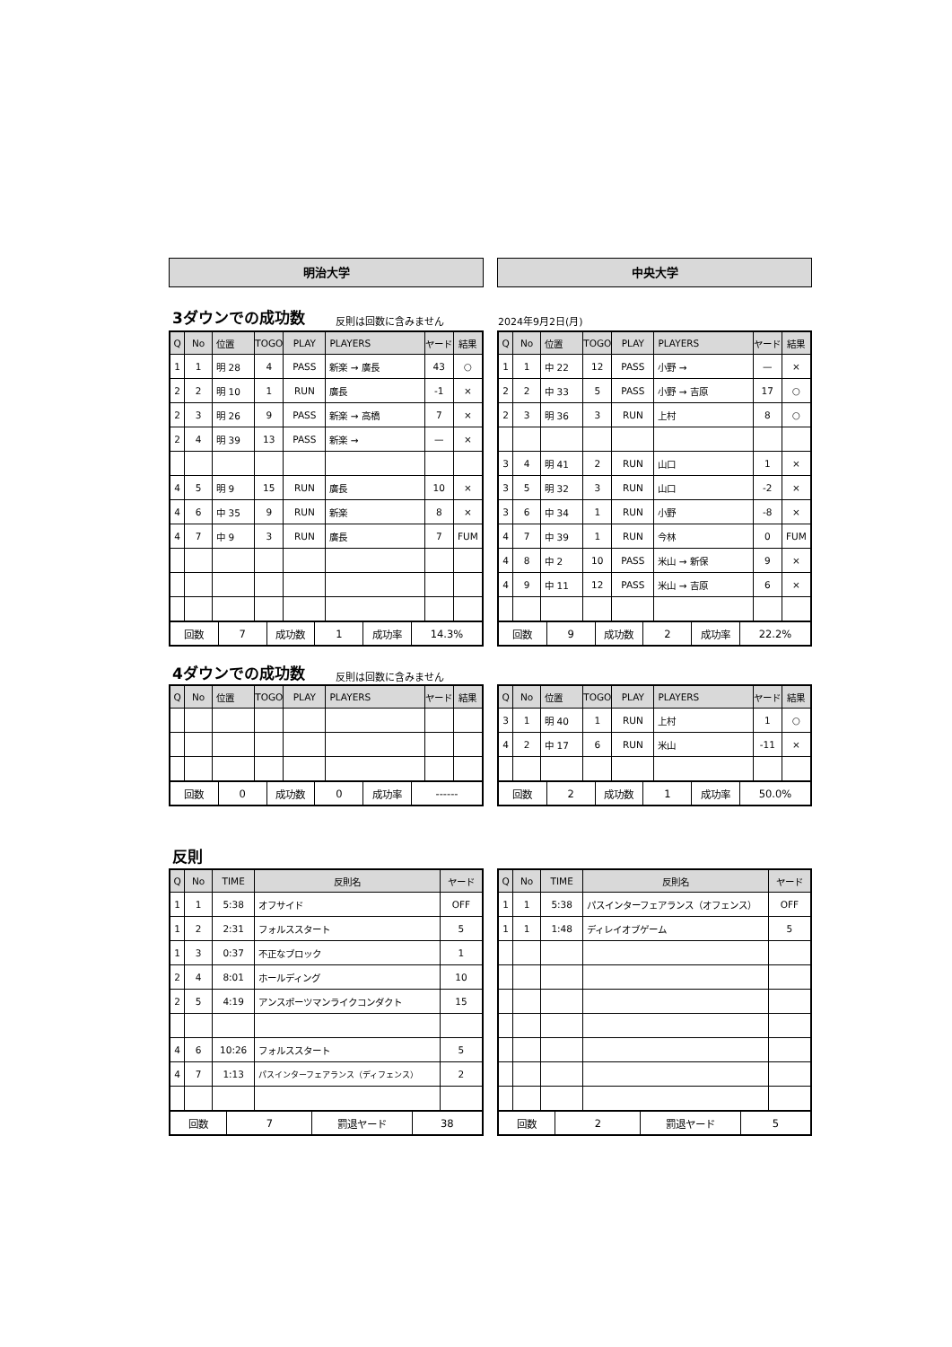明治大学 中央大学
3ダウンでの成功数 反則は回数に含みません 2024年9月2日(月)
| Q | No | 位置 | TOGO | PLAY | PLAYERS | ヤード | 結果 |
| --- | --- | --- | --- | --- | --- | --- | --- |
| 1 | 1 | 明 28 | 4 | PASS | 新楽 → 廣長 | 43 | ○ |
| 2 | 2 | 明 10 | 1 | RUN | 廣長 | -1 | × |
| 2 | 3 | 明 26 | 9 | PASS | 新楽 → 高橋 | 7 | × |
| 2 | 4 | 明 39 | 13 | PASS | 新楽 → | — | × |
| 4 | 5 | 明 9 | 15 | RUN | 廣長 | 10 | × |
| 4 | 6 | 中 35 | 9 | RUN | 新楽 | 8 | × |
| 4 | 7 | 中 9 | 3 | RUN | 廣長 | 7 | FUM |
| 回数 | 7 | 成功数 | 1 | 成功率 | 14.3% |
| Q | No | 位置 | TOGO | PLAY | PLAYERS | ヤード | 結果 |
| --- | --- | --- | --- | --- | --- | --- | --- |
| 1 | 1 | 中 22 | 12 | PASS | 小野 → | — | × |
| 2 | 2 | 中 33 | 5 | PASS | 小野 → 吉原 | 17 | ○ |
| 2 | 3 | 明 36 | 3 | RUN | 上村 | 8 | ○ |
| 3 | 4 | 明 41 | 2 | RUN | 山口 | 1 | × |
| 3 | 5 | 明 32 | 3 | RUN | 山口 | -2 | × |
| 3 | 6 | 中 34 | 1 | RUN | 小野 | -8 | × |
| 4 | 7 | 中 39 | 1 | RUN | 今林 | 0 | FUM |
| 4 | 8 | 中 2 | 10 | PASS | 米山 → 新保 | 9 | × |
| 4 | 9 | 中 11 | 12 | PASS | 米山 → 吉原 | 6 | × |
| 回数 | 9 | 成功数 | 2 | 成功率 | 22.2% |
4ダウンでの成功数 反則は回数に含みません
| Q | No | 位置 | TOGO | PLAY | PLAYERS | ヤード | 結果 |
| --- | --- | --- | --- | --- | --- | --- | --- |
| 回数 | 0 | 成功数 | 0 | 成功率 | ------ |
| Q | No | 位置 | TOGO | PLAY | PLAYERS | ヤード | 結果 |
| --- | --- | --- | --- | --- | --- | --- | --- |
| 3 | 1 | 明 40 | 1 | RUN | 上村 | 1 | ○ |
| 4 | 2 | 中 17 | 6 | RUN | 米山 | -11 | × |
| 回数 | 2 | 成功数 | 1 | 成功率 | 50.0% |
反則
| Q | No | TIME | 反則名 | ヤード |
| --- | --- | --- | --- | --- |
| 1 | 1 | 5:38 | オフサイド | OFF |
| 1 | 2 | 2:31 | フォルススタート | 5 |
| 1 | 3 | 0:37 | 不正なブロック | 1 |
| 2 | 4 | 8:01 | ホールディング | 10 |
| 2 | 5 | 4:19 | アンスポーツマンライクコンダクト | 15 |
| 4 | 6 | 10:26 | フォルススタート | 5 |
| 4 | 7 | 1:13 | パスインターフェアランス（ディフェンス） | 2 |
| 回数 | 7 | 罰退ヤード | 38 |
| Q | No | TIME | 反則名 | ヤード |
| --- | --- | --- | --- | --- |
| 1 | 1 | 5:38 | パスインターフェアランス（オフェンス） | OFF |
| 1 | 1 | 1:48 | ディレイオブゲーム | 5 |
| 回数 | 2 | 罰退ヤード | 5 |